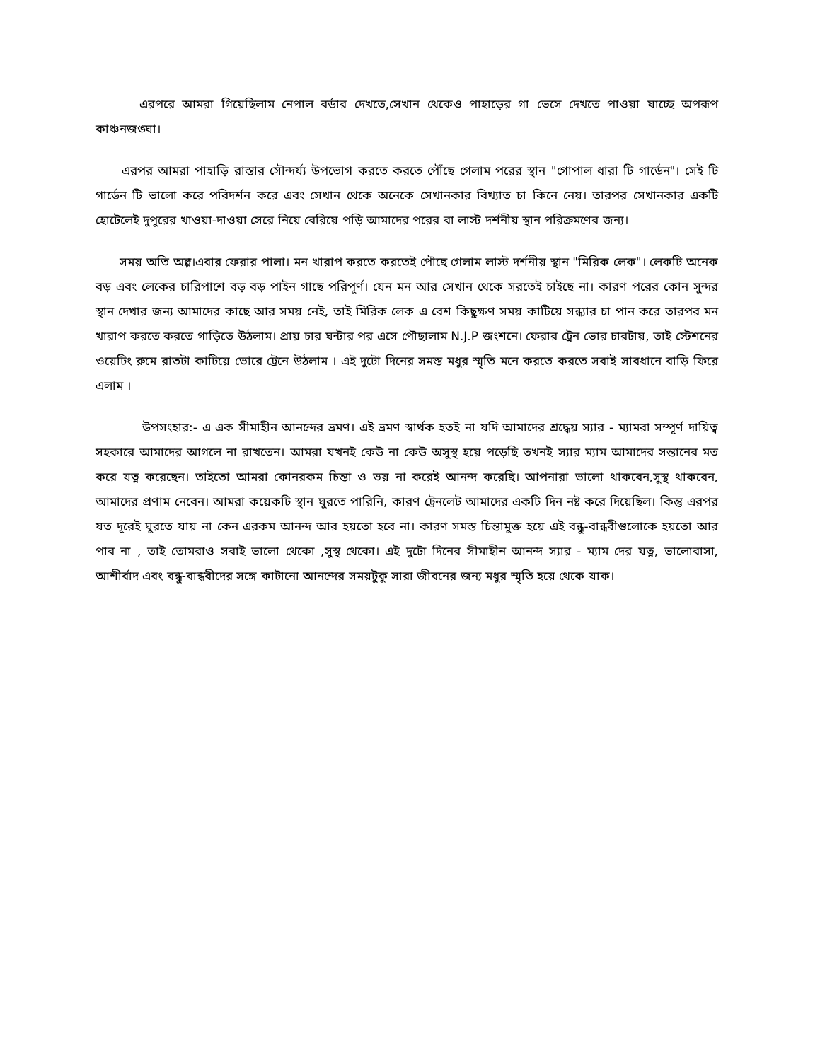এরপরে আমরা গিয়েছিলাম নেপাল বর্ডার দেখতে,সেখান থেকেও পাহাড়ের গা ভেসে দেখতে পাওয়া যাচ্ছে অপরূপ কাঞ্চনজঙ্ঘা।
এরপর আমরা পাহাড়ি রাস্তার সৌন্দর্য্য উপভোগ করতে করতে পৌঁছে গেলাম পরের স্থান "গোপাল ধারা টি গার্ডেন"। সেই টি গার্ডেন টি ভালো করে পরিদর্শন করে এবং সেখান থেকে অনেকে সেখানকার বিখ্যাত চা কিনে নেয়। তারপর সেখানকার একটি হোটেলেই দুপুরের খাওয়া-দাওয়া সেরে নিয়ে বেরিয়ে পড়ি আমাদের পরের বা লাস্ট দর্শনীয় স্থান পরিক্রমণের জন্য।
সময় অতি অল্প।এবার ফেরার পালা। মন খারাপ করতে করতেই পৌছে গেলাম লাস্ট দর্শনীয় স্থান "মিরিক লেক"। লেকটি অনেক বড় এবং লেকের চারিপাশে বড় বড় পাইন গাছে পরিপূর্ণ। যেন মন আর সেখান থেকে সরতেই চাইছে না। কারণ পরের কোন সুন্দর স্থান দেখার জন্য আমাদের কাছে আর সময় নেই, তাই মিরিক লেক এ বেশ কিছুক্ষণ সময় কাটিয়ে সন্ধ্যার চা পান করে তারপর মন খারাপ করতে করতে গাড়িতে উঠলাম। প্রায় চার ঘন্টার পর এসে পৌছালাম N.J.P জংশনে। ফেরার ট্রেন ভোর চারটায়, তাই স্টেশনের ওয়েটিং রুমে রাতটা কাটিয়ে ভোরে ট্রেনে উঠলাম । এই দুটো দিনের সমস্ত মধুর স্মৃতি মনে করতে করতে সবাই সাবধানে বাড়ি ফিরে এলাম ।
উপসংহার:- এ এক সীমাহীন আনন্দের ভ্রমণ। এই ভ্রমণ স্বার্থক হতই না যদি আমাদের শ্রদ্ধেয় স্যার - ম্যামরা সম্পূর্ণ দায়িত্ব সহকারে আমাদের আগলে না রাখতেন। আমরা যখনই কেউ না কেউ অসুস্থ হয়ে পড়েছি তখনই স্যার ম্যাম আমাদের সন্তানের মত করে যত্ন করেছেন। তাইতো আমরা কোনরকম চিন্তা ও ভয় না করেই আনন্দ করেছি। আপনারা ভালো থাকবেন,সুস্থ থাকবেন, আমাদের প্রণাম নেবেন। আমরা কয়েকটি স্থান ঘুরতে পারিনি, কারণ ট্রেনলেট আমাদের একটি দিন নষ্ট করে দিয়েছিল। কিন্তু এরপর যত দূরেই ঘুরতে যায় না কেন এরকম আনন্দ আর হয়তো হবে না। কারণ সমস্ত চিন্তামুক্ত হয়ে এই বন্ধু-বান্ধবীগুলোকে হয়তো আর পাব না , তাই তোমরাও সবাই ভালো থেকো ,সুস্থ থেকো। এই দুটো দিনের সীমাহীন আনন্দ স্যার - ম্যাম দের যত্ন, ভালোবাসা, আশীর্বাদ এবং বন্ধু-বান্ধবীদের সঙ্গে কাটানো আনন্দের সময়টুকু সারা জীবনের জন্য মধুর স্মৃতি হয়ে থেকে যাক।